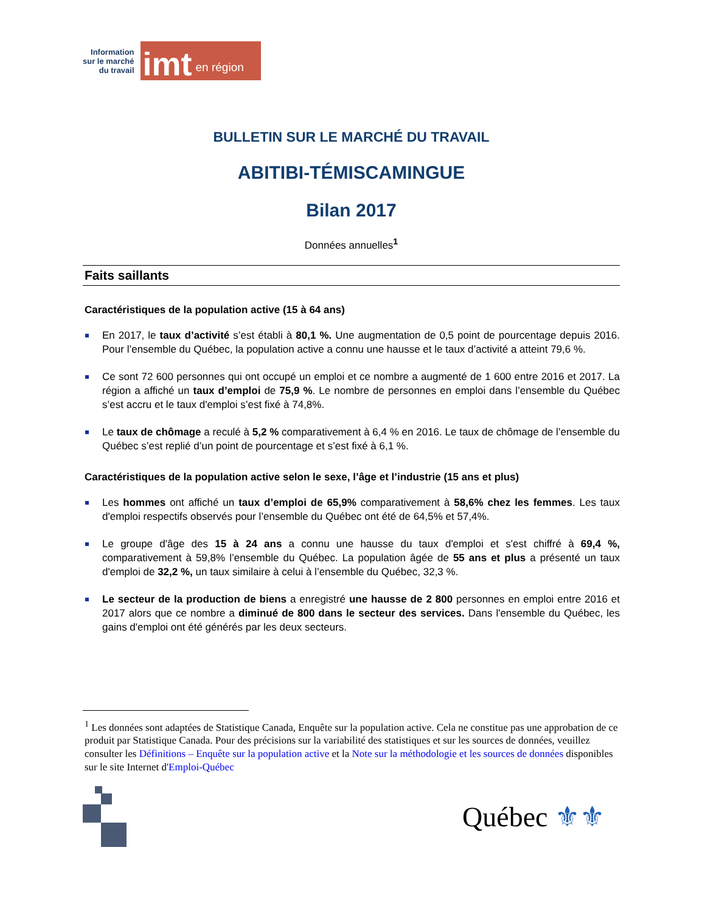Information
sur le marché
du travail
imt en région
BULLETIN SUR LE MARCHÉ DU TRAVAIL
ABITIBI-TÉMISCAMINGUE
Bilan 2017
Données annuelles<sup>1</sup>
Faits saillants
Caractéristiques de la population active (15 à 64 ans)
En 2017, le taux d’activité s’est établi à 80,1 %. Une augmentation de 0,5 point de pourcentage depuis 2016. Pour l’ensemble du Québec, la population active a connu une hausse et le taux d’activité a atteint 79,6 %.
Ce sont 72 600 personnes qui ont occupé un emploi et ce nombre a augmenté de 1 600 entre 2016 et 2017. La région a affiché un taux d’emploi de 75,9 %. Le nombre de personnes en emploi dans l’ensemble du Québec s’est accru et le taux d'emploi s’est fixé à 74,8%.
Le taux de chômage a reculé à 5,2 % comparativement à 6,4 % en 2016. Le taux de chômage de l’ensemble du Québec s’est replié d’un point de pourcentage et s’est fixé à 6,1 %.
Caractéristiques de la population active selon le sexe, l’âge et l’industrie (15 ans et plus)
Les hommes ont affiché un taux d’emploi de 65,9% comparativement à 58,6% chez les femmes. Les taux d'emploi respectifs observés pour l’ensemble du Québec ont été de 64,5% et 57,4%.
Le groupe d'âge des 15 à 24 ans a connu une hausse du taux d'emploi et s'est chiffré à 69,4 %, comparativement à 59,8% l’ensemble du Québec. La population âgée de 55 ans et plus a présenté un taux d'emploi de 32,2 %, un taux similaire à celui à l’ensemble du Québec, 32,3 %.
Le secteur de la production de biens a enregistré une hausse de 2 800 personnes en emploi entre 2016 et 2017 alors que ce nombre a diminué de 800 dans le secteur des services. Dans l'ensemble du Québec, les gains d'emploi ont été générés par les deux secteurs.
<sup>1</sup> Les données sont adaptées de Statistique Canada, Enquête sur la population active. Cela ne constitue pas une approbation de ce produit par Statistique Canada. Pour des précisions sur la variabilité des statistiques et sur les sources de données, veuillez consulter les Définitions – Enquête sur la population active et la Note sur la méthodologie et les sources de données disponibles sur le site Internet d'Emploi-Québec
Québec ⚜⚜